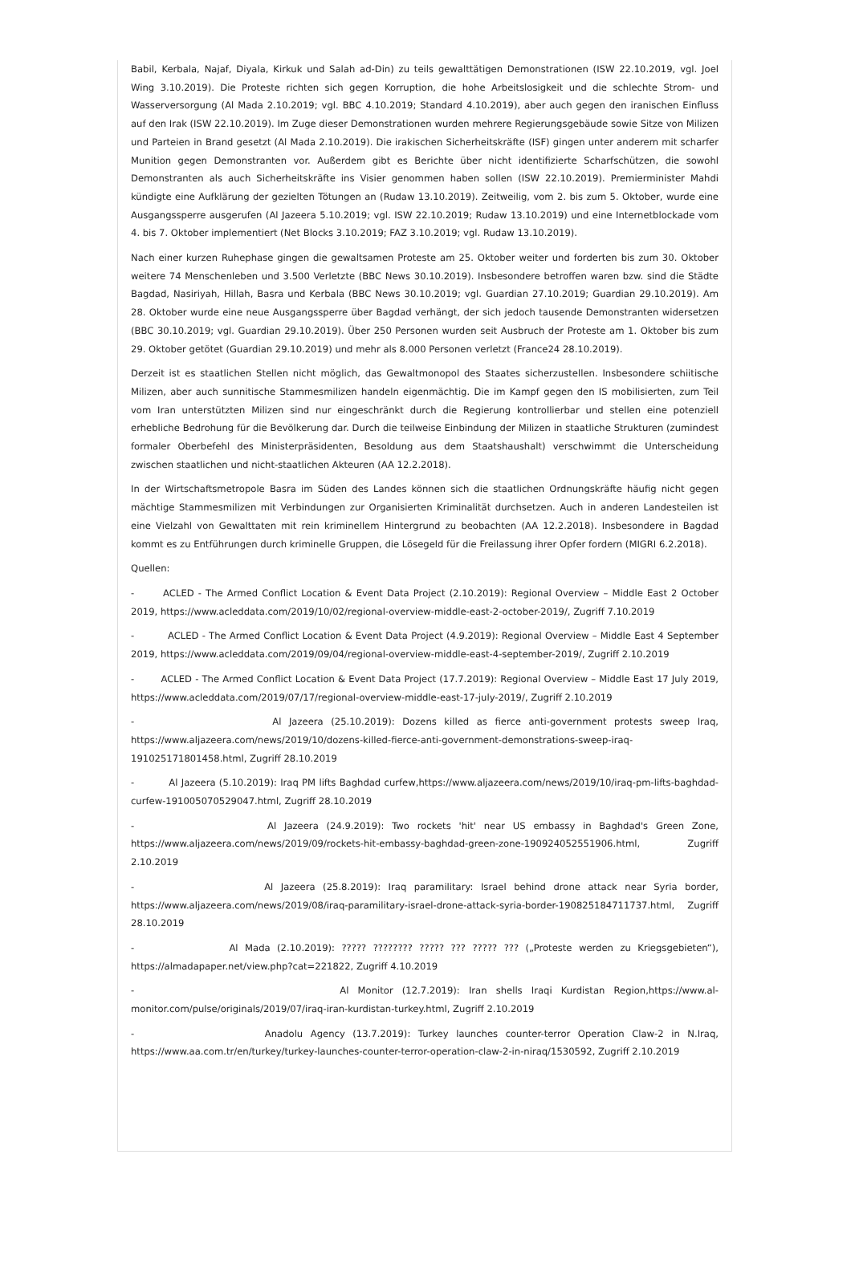Babil, Kerbala, Najaf, Diyala, Kirkuk und Salah ad-Din) zu teils gewalttätigen Demonstrationen (ISW 22.10.2019, vgl. Joel Wing 3.10.2019). Die Proteste richten sich gegen Korruption, die hohe Arbeitslosigkeit und die schlechte Strom- und Wasserversorgung (Al Mada 2.10.2019; vgl. BBC 4.10.2019; Standard 4.10.2019), aber auch gegen den iranischen Einfluss auf den Irak (ISW 22.10.2019). Im Zuge dieser Demonstrationen wurden mehrere Regierungsgebäude sowie Sitze von Milizen und Parteien in Brand gesetzt (Al Mada 2.10.2019). Die irakischen Sicherheitskräfte (ISF) gingen unter anderem mit scharfer Munition gegen Demonstranten vor. Außerdem gibt es Berichte über nicht identifizierte Scharfschützen, die sowohl Demonstranten als auch Sicherheitskräfte ins Visier genommen haben sollen (ISW 22.10.2019). Premierminister Mahdi kündigte eine Aufklärung der gezielten Tötungen an (Rudaw 13.10.2019). Zeitweilig, vom 2. bis zum 5. Oktober, wurde eine Ausgangssperre ausgerufen (Al Jazeera 5.10.2019; vgl. ISW 22.10.2019; Rudaw 13.10.2019) und eine Internetblockade vom 4. bis 7. Oktober implementiert (Net Blocks 3.10.2019; FAZ 3.10.2019; vgl. Rudaw 13.10.2019).
Nach einer kurzen Ruhephase gingen die gewaltsamen Proteste am 25. Oktober weiter und forderten bis zum 30. Oktober weitere 74 Menschenleben und 3.500 Verletzte (BBC News 30.10.2019). Insbesondere betroffen waren bzw. sind die Städte Bagdad, Nasiriyah, Hillah, Basra und Kerbala (BBC News 30.10.2019; vgl. Guardian 27.10.2019; Guardian 29.10.2019). Am 28. Oktober wurde eine neue Ausgangssperre über Bagdad verhängt, der sich jedoch tausende Demonstranten widersetzen (BBC 30.10.2019; vgl. Guardian 29.10.2019). Über 250 Personen wurden seit Ausbruch der Proteste am 1. Oktober bis zum 29. Oktober getötet (Guardian 29.10.2019) und mehr als 8.000 Personen verletzt (France24 28.10.2019).
Derzeit ist es staatlichen Stellen nicht möglich, das Gewaltmonopol des Staates sicherzustellen. Insbesondere schiitische Milizen, aber auch sunnitische Stammesmilizen handeln eigenmächtig. Die im Kampf gegen den IS mobilisierten, zum Teil vom Iran unterstützten Milizen sind nur eingeschränkt durch die Regierung kontrollierbar und stellen eine potenziell erhebliche Bedrohung für die Bevölkerung dar. Durch die teilweise Einbindung der Milizen in staatliche Strukturen (zumindest formaler Oberbefehl des Ministerpräsidenten, Besoldung aus dem Staatshaushalt) verschwimmt die Unterscheidung zwischen staatlichen und nicht-staatlichen Akteuren (AA 12.2.2018).
In der Wirtschaftsmetropole Basra im Süden des Landes können sich die staatlichen Ordnungskräfte häufig nicht gegen mächtige Stammesmilizen mit Verbindungen zur Organisierten Kriminalität durchsetzen. Auch in anderen Landesteilen ist eine Vielzahl von Gewalttaten mit rein kriminellem Hintergrund zu beobachten (AA 12.2.2018). Insbesondere in Bagdad kommt es zu Entführungen durch kriminelle Gruppen, die Lösegeld für die Freilassung ihrer Opfer fordern (MIGRI 6.2.2018).
Quellen:
- ACLED - The Armed Conflict Location & Event Data Project (2.10.2019): Regional Overview – Middle East 2 October 2019, https://www.acleddata.com/2019/10/02/regional-overview-middle-east-2-october-2019/, Zugriff 7.10.2019
- ACLED - The Armed Conflict Location & Event Data Project (4.9.2019): Regional Overview – Middle East 4 September 2019, https://www.acleddata.com/2019/09/04/regional-overview-middle-east-4-september-2019/, Zugriff 2.10.2019
- ACLED - The Armed Conflict Location & Event Data Project (17.7.2019): Regional Overview – Middle East 17 July 2019, https://www.acleddata.com/2019/07/17/regional-overview-middle-east-17-july-2019/, Zugriff 2.10.2019
- Al Jazeera (25.10.2019): Dozens killed as fierce anti-government protests sweep Iraq, https://www.aljazeera.com/news/2019/10/dozens-killed-fierce-anti-government-demonstrations-sweep-iraq-191025171801458.html, Zugriff 28.10.2019
- Al Jazeera (5.10.2019): Iraq PM lifts Baghdad curfew,https://www.aljazeera.com/news/2019/10/iraq-pm-lifts-baghdad-curfew-191005070529047.html, Zugriff 28.10.2019
- Al Jazeera (24.9.2019): Two rockets 'hit' near US embassy in Baghdad's Green Zone, https://www.aljazeera.com/news/2019/09/rockets-hit-embassy-baghdad-green-zone-190924052551906.html, Zugriff 2.10.2019
- Al Jazeera (25.8.2019): Iraq paramilitary: Israel behind drone attack near Syria border, https://www.aljazeera.com/news/2019/08/iraq-paramilitary-israel-drone-attack-syria-border-190825184711737.html, Zugriff 28.10.2019
- Al Mada (2.10.2019): ????? ???????? ????? ??? ????? ??? („Proteste werden zu Kriegsgebieten“), https://almadapaper.net/view.php?cat=221822, Zugriff 4.10.2019
- Al Monitor (12.7.2019): Iran shells Iraqi Kurdistan Region,https://www.al-monitor.com/pulse/originals/2019/07/iraq-iran-kurdistan-turkey.html, Zugriff 2.10.2019
- Anadolu Agency (13.7.2019): Turkey launches counter-terror Operation Claw-2 in N.Iraq, https://www.aa.com.tr/en/turkey/turkey-launches-counter-terror-operation-claw-2-in-niraq/1530592, Zugriff 2.10.2019